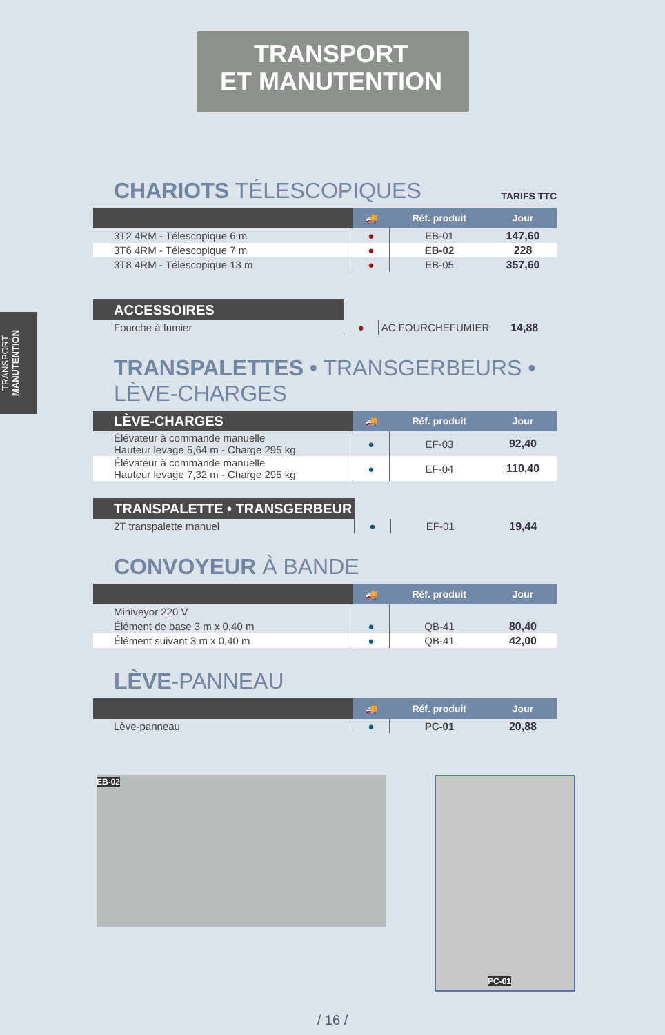TRANSPORT
ET MANUTENTION
TRANSPORT MANUTENTION
CHARIOTS TÉLESCOPIQUES TARIFS TTC
| | 🚚 | Réf. produit | Jour |
| --- | --- | --- | --- |
| 3T2 4RM - Télescopique 6 m | ● | EB-01 | 147,60 |
| 3T6 4RM - Télescopique 7 m | ● | EB-02 | 228 |
| 3T8 4RM - Télescopique 13 m | ● | EB-05 | 357,60 |
| ACCESSOIRES | | | |
| Fourche à fumier | ● | AC.FOURCHEFUMIER | 14,88 |
TRANSPALETTES • TRANSGERBEURS • LÈVE-CHARGES
| LÈVE -CHARGES | 🚚 | Réf. produit | Jour |
| --- | --- | --- | --- |
| Élévateur à commande manuelle Hauteur levage 5,64 m - Charge 295 kg | ● | EF-03 | 92,40 |
| Élévateur à commande manuelle Hauteur levage 7,32 m - Charge 295 kg | ● | EF-04 | 110,40 |
| TRANSPALETTE • TRANSGERBEUR | | | |
| 2T transpalette manuel | ● | EF-01 | 19,44 |
CONVOYEUR À BANDE
| | 🚚 | Réf. produit | Jour |
| --- | --- | --- | --- |
| Miniveyor 220 V | | | |
| Élément de base 3 m x 0,40 m | ● | QB-41 | 80,40 |
| Élément suivant 3 m x 0,40 m | ● | QB-41 | 42,00 |
LÈVE-PANNEAU
| | 🚚 | Réf. produit | Jour |
| --- | --- | --- | --- |
| Lève-panneau | ● | PC-01 | 20,88 |
EB-02
PC-01
/ 16 /